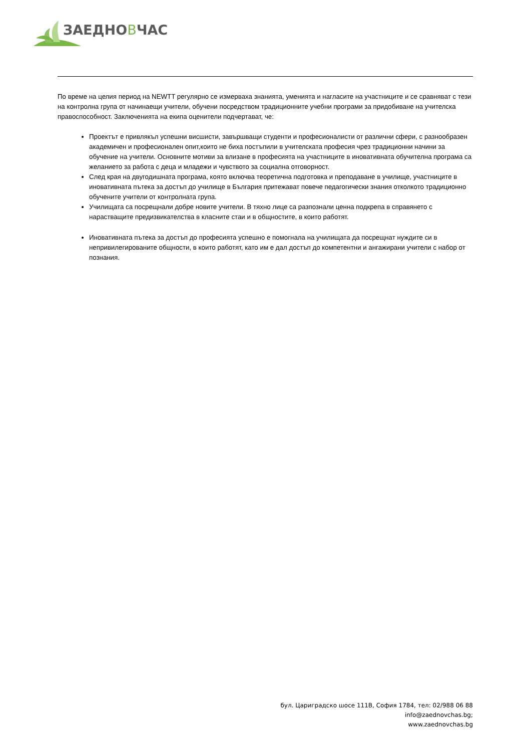ЗАЕДНОВЧАС
По време на целия период на NEWTT регулярно се измерваха знанията, уменията и нагласите на участниците и се сравняват с тези на контролна група от начинаещи учители, обучени посредством традиционните учебни програми за придобиване на учителска правоспособност. Заключенията на екипа оценители подчертават, че:
Проектът е привлякъл успешни висшисти, завършващи студенти и професионалисти от различни сфери, с разнообразен академичен и професионален опит,които не биха постъпили в учителската професия чрез традиционни начини за обучение на учители. Основните мотиви за влизане в професията на участниците в иновативната обучителна програма са желанието за работа с деца и младежи и чувството за социална отговорност.
След края на двугодишната програма, която включва теоретична подготовка и преподаване в училище, участниците в иновативната пътека за достъп до училище в България притежават повече педагогически знания отколкото традиционно обучените учители от контролната група.
Училищата са посрещнали добре новите учители. В тяхно лице са разпознали ценна подкрепа в справянето с нарастващите предизвикателства в класните стаи и в общностите, в които работят.
Иновативната пътека за достъп до професията успешно е помогнала на училищата да посрещнат нуждите си в непривилегированите общности, в които работят, като им е дал достъп до компетентни и ангажирани учители с набор от познания.
бул. Цариградско шосе 111В, София 1784, тел: 02/988 06 88
info@zaednovchas.bg;
www.zaednovchas.bg